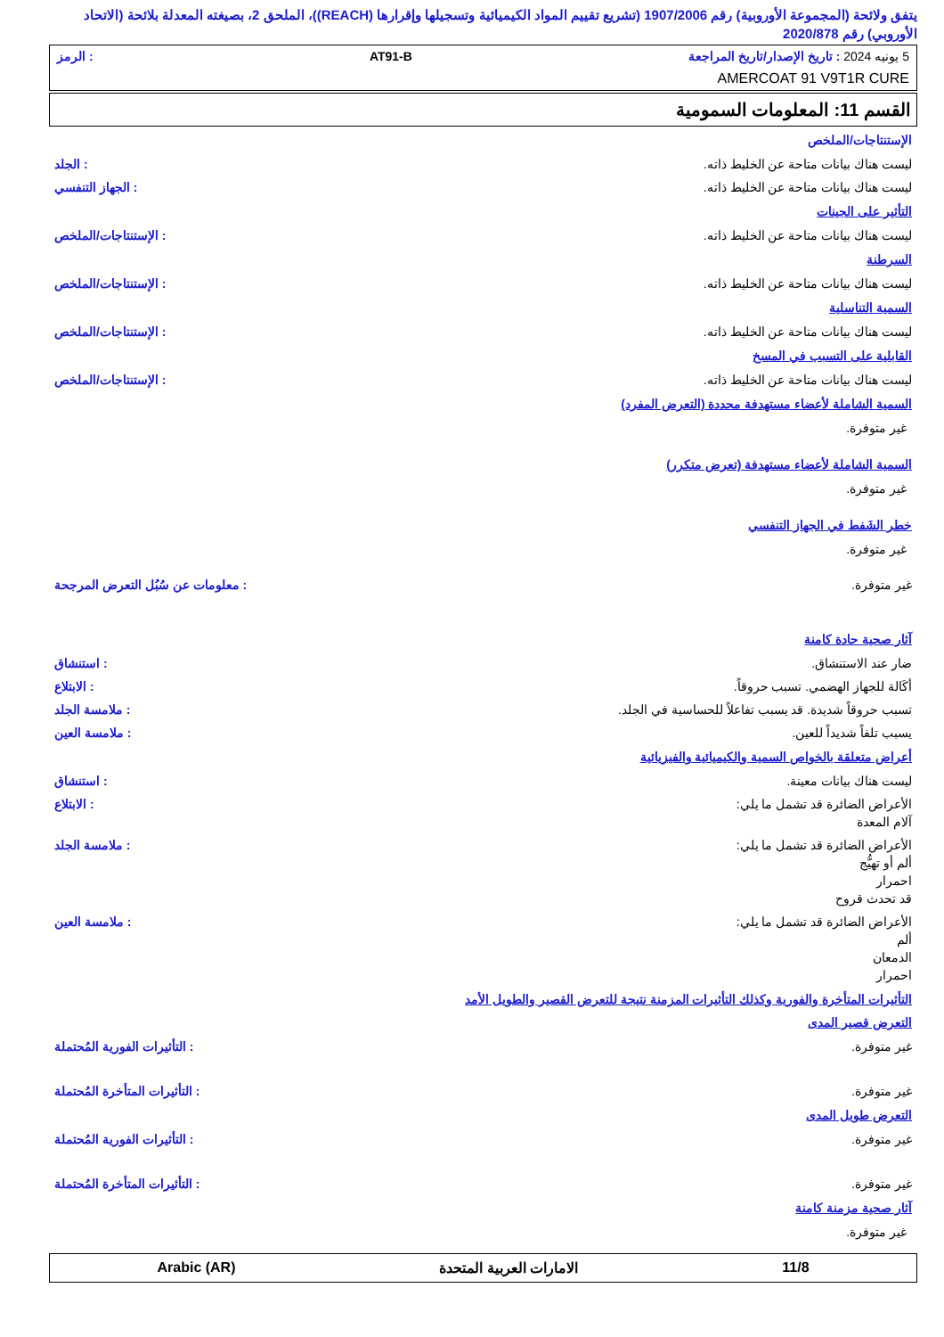يتفق ولائحة (المجموعة الأوروبية) رقم 1907/2006 (تشريع تقييم المواد الكيميائية وتسجيلها وإقرارها (REACH))، الملحق 2، بصيغته المعدلة بلائحة (الاتحاد الأوروبي) رقم 2020/878
5 يونيه 2024 : تاريخ الإصدار/تاريخ المراجعة AT91-B: الرمز
AMERCOAT 91 V9T1R CURE
القسم 11: المعلومات السمومية
الإستنتاجات/الملخص
ليست هناك بيانات متاحة عن الخليط ذاته.: الجلد
ليست هناك بيانات متاحة عن الخليط ذاته.: الجهاز التنفسي
التأثير على الجينات
ليست هناك بيانات متاحة عن الخليط ذاته.: الإستنتاجات/الملخص
السرطنة
ليست هناك بيانات متاحة عن الخليط ذاته.: الإستنتاجات/الملخص
السمية التناسلية
ليست هناك بيانات متاحة عن الخليط ذاته.: الإستنتاجات/الملخص
القابلية على التسبب في المسخ
ليست هناك بيانات متاحة عن الخليط ذاته.: الإستنتاجات/الملخص
السمية الشاملة لأعضاء مستهدفة محددة (التعرض المفرد)
غير متوفرة.
السمية الشاملة لأعضاء مستهدفة (تعرض متكرر)
غير متوفرة.
خطر الشَفط في الجهاز التنفسي
غير متوفرة.
غير متوفرة.: معلومات عن سُبُل التعرض المرجحة
آثار صحية حادة كامنة
ضار عند الاستنشاق.: استنشاق
أكَالة للجهاز الهضمي. تسبب حروقاً.: الابتلاع
تسبب حروقاً شديدة. قد يسبب تفاعلاً للحساسية في الجلد.: ملامسة الجلد
يسبب تلفاً شديداً للعين.: ملامسة العين
أعراض متعلقة بالخواص السمية والكيميائية والفيزيائية
ليست هناك بيانات معينة.: استنشاق
الأعراض الضائرة قد تشمل ما يلي:
آلام المعدة: الابتلاع
الأعراض الضائرة قد تشمل ما يلي:
ألم أو تهيُّج
احمرار
قد تحدث قروح: ملامسة الجلد
الأعراض الضائرة قد تشمل ما يلي:
ألم
الدمعان
احمرار: ملامسة العين
التأثيرات المتأخرة والفورية وكذلك التأثيرات المزمنة نتيجة للتعرض القصير والطويل الأمد
التعرض قصير المدى
غير متوفرة.: التأثيرات الفورية المُحتملة
غير متوفرة.: التأثيرات المتأخرة المُحتملة
التعرض طويل المدى
غير متوفرة.: التأثيرات الفورية المُحتملة
غير متوفرة.: التأثيرات المتأخرة المُحتملة
آثار صحية مزمنة كامنة
غير متوفرة.
11/8 الامارات العربية المتحدة Arabic (AR)